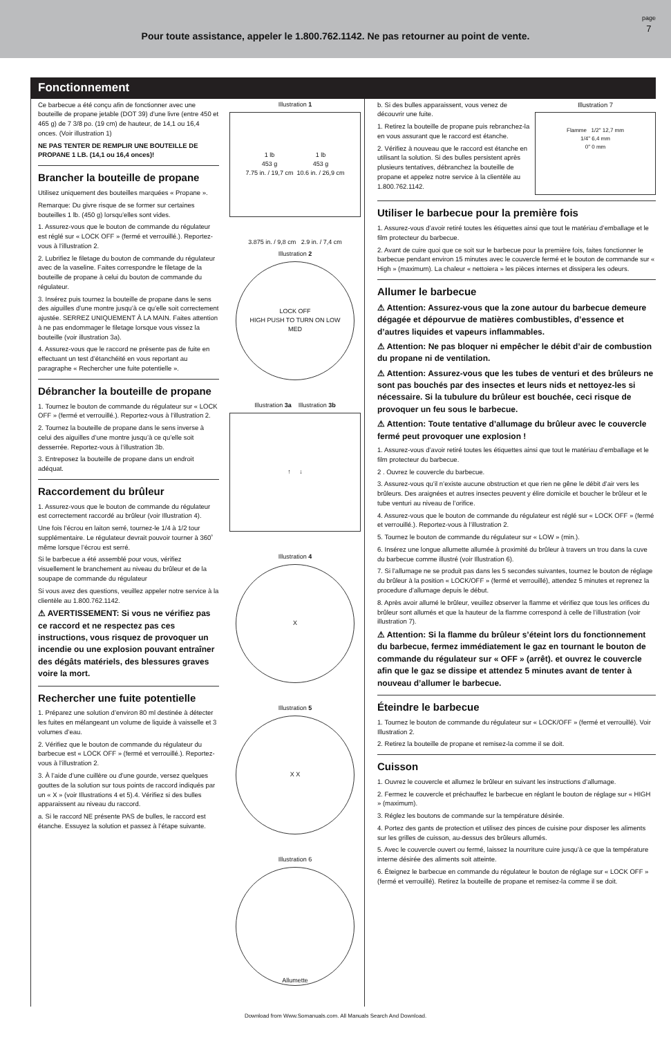page
7
Pour toute assistance, appeler le 1.800.762.1142. Ne pas retourner au point de vente.
Fonctionnement
Ce barbecue a été conçu afin de fonctionner avec une bouteille de propane jetable (DOT 39) d’une livre (entre 450 et 465 g) de 7 3/8 po. (19 cm) de hauteur, de 14,1 ou 16,4 onces. (Voir illustration 1)
NE PAS TENTER DE REMPLIR UNE BOUTEILLE DE PROPANE 1 LB. (14,1 ou 16,4 onces)!
Brancher la bouteille de propane
Utilisez uniquement des bouteilles marquées « Propane ».
Remarque: Du givre risque de se former sur certaines bouteilles 1 lb. (450 g) lorsqu’elles sont vides.
1. Assurez-vous que le bouton de commande du régulateur est réglé sur « LOCK OFF » (fermé et verrouillé.). Reportez-vous à l’illustration 2.
2. Lubrifiez le filetage du bouton de commande du régulateur avec de la vaseline. Faites correspondre le filetage de la bouteille de propane à celui du bouton de commande du régulateur.
3. Insérez puis tournez la bouteille de propane dans le sens des aiguilles d’une montre jusqu’à ce qu’elle soit correctement ajustée. SERREZ UNIQUEMENT À LA MAIN. Faites attention à ne pas endommager le filetage lorsque vous vissez la bouteille (voir illustration 3a).
4. Assurez-vous que le raccord ne présente pas de fuite en effectuant un test d’étanchéité en vous reportant au paragraphe « Rechercher une fuite potentielle ».
Débrancher la bouteille de propane
1. Tournez le bouton de commande du régulateur sur « LOCK OFF » (fermé et verrouillé.). Reportez-vous à l’illustration 2.
2. Tournez la bouteille de propane dans le sens inverse à celui des aiguilles d’une montre jusqu’à ce qu’elle soit desserrée. Reportez-vous à l’illustration 3b.
3. Entreposez la bouteille de propane dans un endroit adéquat.
Raccordement du brûleur
1. Assurez-vous que le bouton de commande du régulateur est correctement raccordé au brûleur (voir Illustration 4).
Une fois l’écrou en laiton serré, tournez-le 1/4 à 1/2 tour supplémentaire. Le régulateur devrait pouvoir tourner à 360˚ même lorsque l’écrou est serré.
Si le barbecue a été assemblé pour vous, vérifiez visuellement le branchement au niveau du brûleur et de la soupape de commande du régulateur
Si vous avez des questions, veuillez appeler notre service à la clientèle au 1.800.762.1142.
⚠ AVERTISSEMENT: Si vous ne vérifiez pas ce raccord et ne respectez pas ces instructions, vous risquez de provoquer un incendie ou une explosion pouvant entraîner des dégâts matériels, des blessures graves voire la mort.
Rechercher une fuite potentielle
1. Préparez une solution d’environ 80 ml destinée à détecter les fuites en mélangeant un volume de liquide à vaisselle et 3 volumes d’eau.
2. Vérifiez que le bouton de commande du régulateur du barbecue est « LOCK OFF » (fermé et verrouillé.). Reportez-vous à l’illustration 2.
3. À l’aide d’une cuillère ou d’une gourde, versez quelques gouttes de la solution sur tous points de raccord indiqués par un « X » (voir Illustrations 4 et 5).4. Vérifiez si des bulles apparaissent au niveau du raccord.
a. Si le raccord NE présente PAS de bulles, le raccord est étanche. Essuyez la solution et passez à l’étape suivante.
Illustration 1
1 lb
453 g
7.75 in. / 19,7 cm
1 lb
453 g
10.6 in. / 26,9 cm
3.875 in. / 9,8 cm 2.9 in. / 7,4 cm
Illustration 2
LOCK OFF
HIGH PUSH TO TURN ON LOW
MED
Illustration 3a Illustration 3b
↑ ↓
Illustration 4
X
Illustration 5
X X
Illustration 6
Allumette
b. Si des bulles apparaissent, vous venez de découvrir une fuite.
1. Retirez la bouteille de propane puis rebranchez-la en vous assurant que le raccord est étanche.
2. Vérifiez à nouveau que le raccord est étanche en utilisant la solution. Si des bulles persistent après plusieurs tentatives, débranchez la bouteille de propane et appelez notre service à la clientèle au 1.800.762.1142.
Illustration 7
Flamme 1/2" 12,7 mm
1/4" 6,4 mm
0" 0 mm
Utiliser le barbecue pour la première fois
1. Assurez-vous d’avoir retiré toutes les étiquettes ainsi que tout le matériau d’emballage et le film protecteur du barbecue.
2. Avant de cuire quoi que ce soit sur le barbecue pour la première fois, faites fonctionner le barbecue pendant environ 15 minutes avec le couvercle fermé et le bouton de commande sur « High » (maximum). La chaleur « nettoiera » les pièces internes et dissipera les odeurs.
Allumer le barbecue
⚠ Attention: Assurez-vous que la zone autour du barbecue demeure dégagée et dépourvue de matières combustibles, d’essence et d’autres liquides et vapeurs inflammables.
⚠ Attention: Ne pas bloquer ni empêcher le débit d’air de combustion du propane ni de ventilation.
⚠ Attention: Assurez-vous que les tubes de venturi et des brûleurs ne sont pas bouchés par des insectes et leurs nids et nettoyez-les si nécessaire. Si la tubulure du brûleur est bouchée, ceci risque de provoquer un feu sous le barbecue.
⚠ Attention: Toute tentative d’allumage du brûleur avec le couvercle fermé peut provoquer une explosion !
1. Assurez-vous d’avoir retiré toutes les étiquettes ainsi que tout le matériau d’emballage et le film protecteur du barbecue.
2 . Ouvrez le couvercle du barbecue.
3. Assurez-vous qu’il n’existe aucune obstruction et que rien ne gêne le débit d’air vers les brûleurs. Des araignées et autres insectes peuvent y élire domicile et boucher le brûleur et le tube venturi au niveau de l’orifice.
4. Assurez-vous que le bouton de commande du régulateur est réglé sur « LOCK OFF » (fermé et verrouillé.). Reportez-vous à l’illustration 2.
5. Tournez le bouton de commande du régulateur sur « LOW » (min.).
6. Insérez une longue allumette allumée à proximité du brûleur à travers un trou dans la cuve du barbecue comme illustré (voir Illustration 6).
7. Si l’allumage ne se produit pas dans les 5 secondes suivantes, tournez le bouton de réglage du brûleur à la position « LOCK/OFF » (fermé et verrouillé), attendez 5 minutes et reprenez la procedure d’allumage depuis le début.
8. Après avoir allumé le brûleur, veuillez observer la flamme et vérifiez que tous les orifices du brûleur sont allumés et que la hauteur de la flamme correspond à celle de l’illustration (voir illustration 7).
⚠ Attention: Si la flamme du brûleur s’éteint lors du fonctionnement du barbecue, fermez immédiatement le gaz en tournant le bouton de commande du régulateur sur « OFF » (arrêt). et ouvrez le couvercle afin que le gaz se dissipe et attendez 5 minutes avant de tenter à nouveau d’allumer le barbecue.
Éteindre le barbecue
1. Tournez le bouton de commande du régulateur sur « LOCK/OFF » (fermé et verrouillé). Voir Illustration 2.
2. Retirez la bouteille de propane et remisez-la comme il se doit.
Cuisson
1. Ouvrez le couvercle et allumez le brûleur en suivant les instructions d’allumage.
2. Fermez le couvercle et préchauffez le barbecue en réglant le bouton de réglage sur « HIGH » (maximum).
3. Réglez les boutons de commande sur la température désirée.
4. Portez des gants de protection et utilisez des pinces de cuisine pour disposer les aliments sur les grilles de cuisson, au-dessus des brûleurs allumés.
5. Avec le couvercle ouvert ou fermé, laissez la nourriture cuire jusqu’à ce que la température interne désirée des aliments soit atteinte.
6. Éteignez le barbecue en commande du régulateur le bouton de réglage sur « LOCK OFF » (fermé et verrouillé). Retirez la bouteille de propane et remisez-la comme il se doit.
Download from Www.Somanuals.com. All Manuals Search And Download.